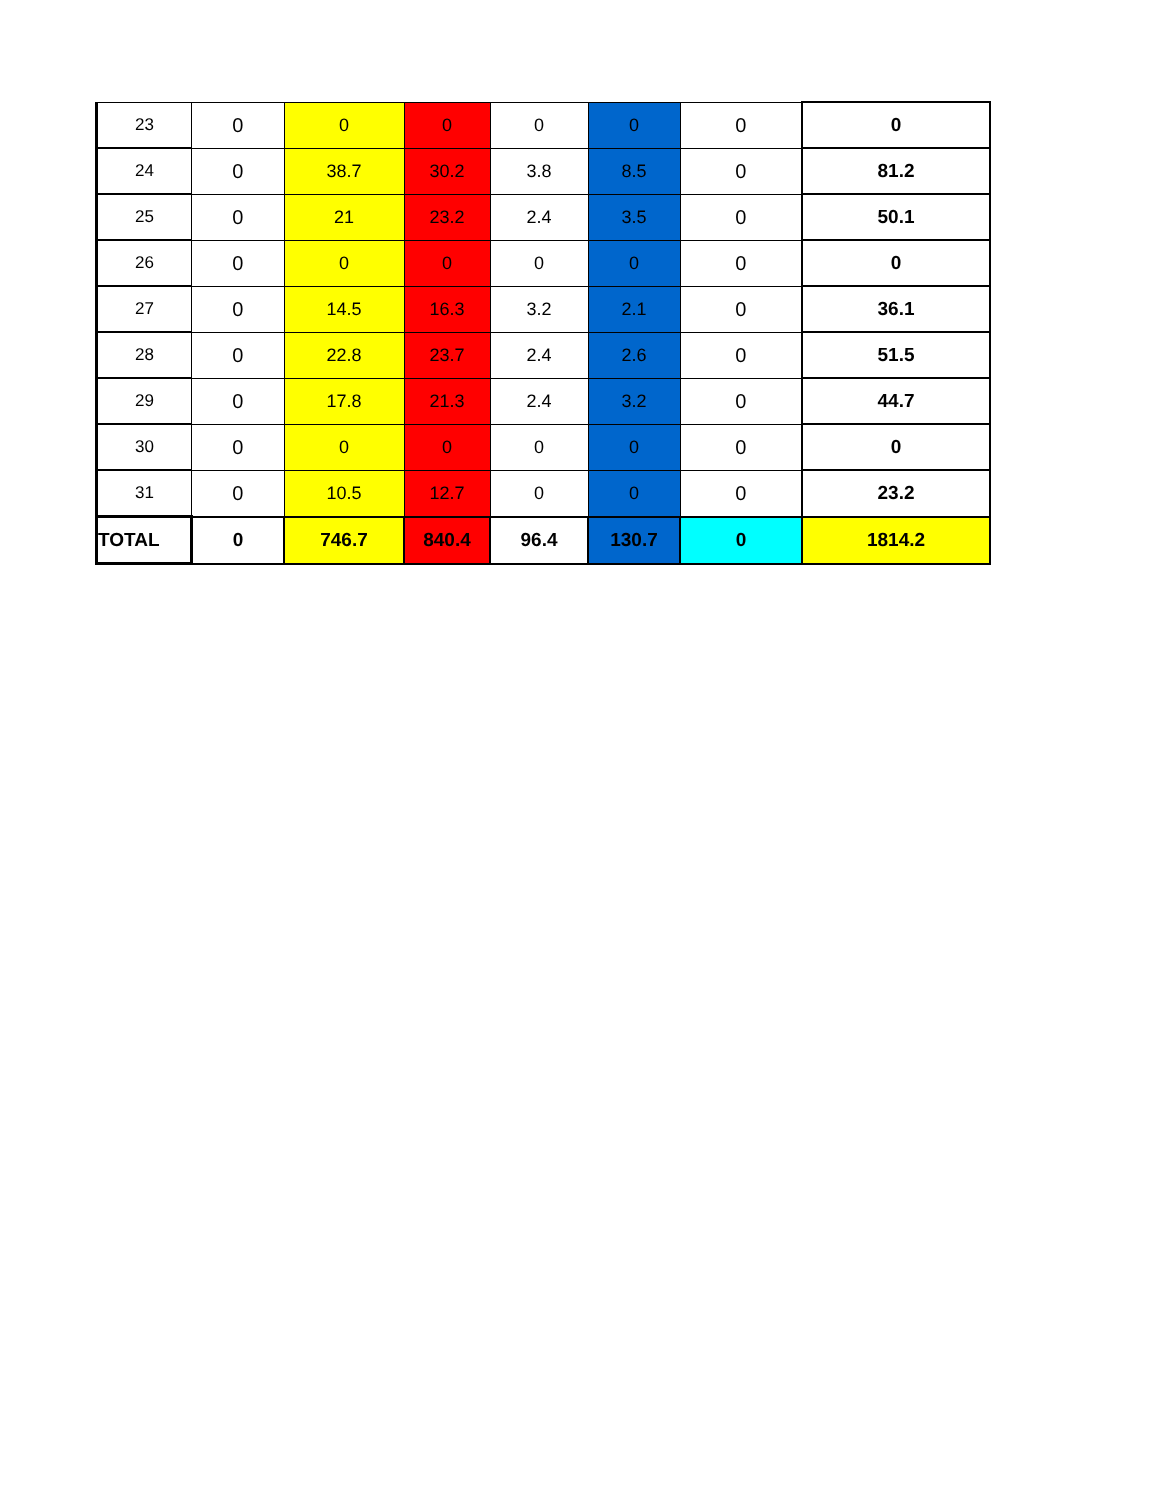| 23 | 0 | 0 | 0 | 0 | 0 | 0 | 0 |
| 24 | 0 | 38.7 | 30.2 | 3.8 | 8.5 | 0 | 81.2 |
| 25 | 0 | 21 | 23.2 | 2.4 | 3.5 | 0 | 50.1 |
| 26 | 0 | 0 | 0 | 0 | 0 | 0 | 0 |
| 27 | 0 | 14.5 | 16.3 | 3.2 | 2.1 | 0 | 36.1 |
| 28 | 0 | 22.8 | 23.7 | 2.4 | 2.6 | 0 | 51.5 |
| 29 | 0 | 17.8 | 21.3 | 2.4 | 3.2 | 0 | 44.7 |
| 30 | 0 | 0 | 0 | 0 | 0 | 0 | 0 |
| 31 | 0 | 10.5 | 12.7 | 0 | 0 | 0 | 23.2 |
| TOTAL | 0 | 746.7 | 840.4 | 96.4 | 130.7 | 0 | 1814.2 |